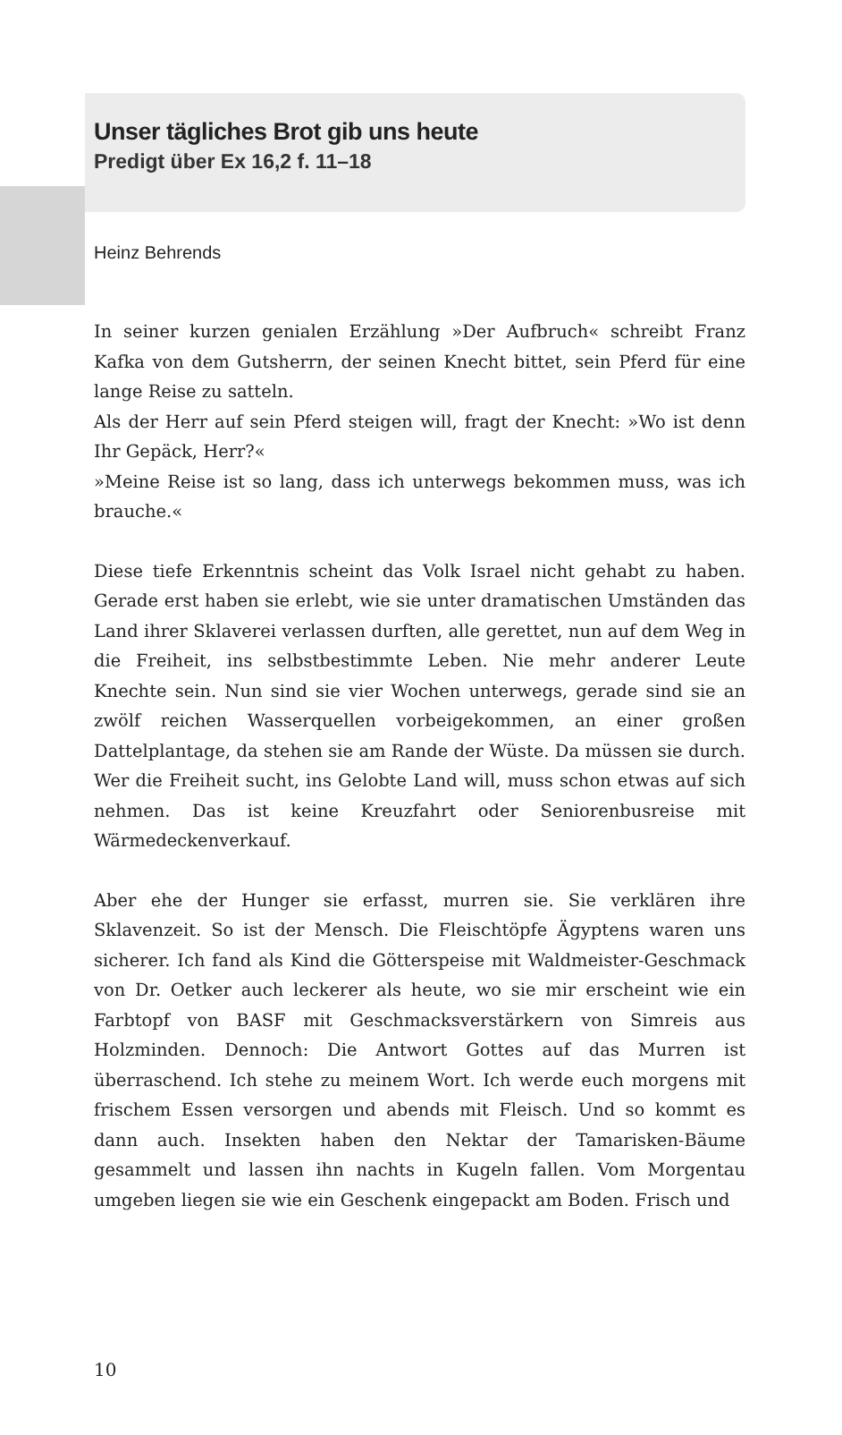Unser tägliches Brot gib uns heute
Predigt über Ex 16,2 f. 11–18
Heinz Behrends
In seiner kurzen genialen Erzählung »Der Aufbruch« schreibt Franz Kafka von dem Gutsherrn, der seinen Knecht bittet, sein Pferd für eine lange Reise zu satteln.
Als der Herr auf sein Pferd steigen will, fragt der Knecht: »Wo ist denn Ihr Gepäck, Herr?«
»Meine Reise ist so lang, dass ich unterwegs bekommen muss, was ich brauche.«
Diese tiefe Erkenntnis scheint das Volk Israel nicht gehabt zu haben. Gerade erst haben sie erlebt, wie sie unter dramatischen Umständen das Land ihrer Sklaverei verlassen durften, alle gerettet, nun auf dem Weg in die Freiheit, ins selbstbestimmte Leben. Nie mehr anderer Leute Knechte sein. Nun sind sie vier Wochen unterwegs, gerade sind sie an zwölf reichen Wasserquellen vorbeigekommen, an einer großen Dattelplantage, da stehen sie am Rande der Wüste. Da müssen sie durch. Wer die Freiheit sucht, ins Gelobte Land will, muss schon etwas auf sich nehmen. Das ist keine Kreuzfahrt oder Seniorenbusreise mit Wärmedeckenverkauf.
Aber ehe der Hunger sie erfasst, murren sie. Sie verklären ihre Sklavenzeit. So ist der Mensch. Die Fleischtöpfe Ägyptens waren uns sicherer. Ich fand als Kind die Götterspeise mit Waldmeister-Geschmack von Dr. Oetker auch leckerer als heute, wo sie mir erscheint wie ein Farbtopf von BASF mit Geschmacksverstärkern von Simreis aus Holzminden. Dennoch: Die Antwort Gottes auf das Murren ist überraschend. Ich stehe zu meinem Wort. Ich werde euch morgens mit frischem Essen versorgen und abends mit Fleisch. Und so kommt es dann auch. Insekten haben den Nektar der Tamarisken-Bäume gesammelt und lassen ihn nachts in Kugeln fallen. Vom Morgentau umgeben liegen sie wie ein Geschenk eingepackt am Boden. Frisch und
10